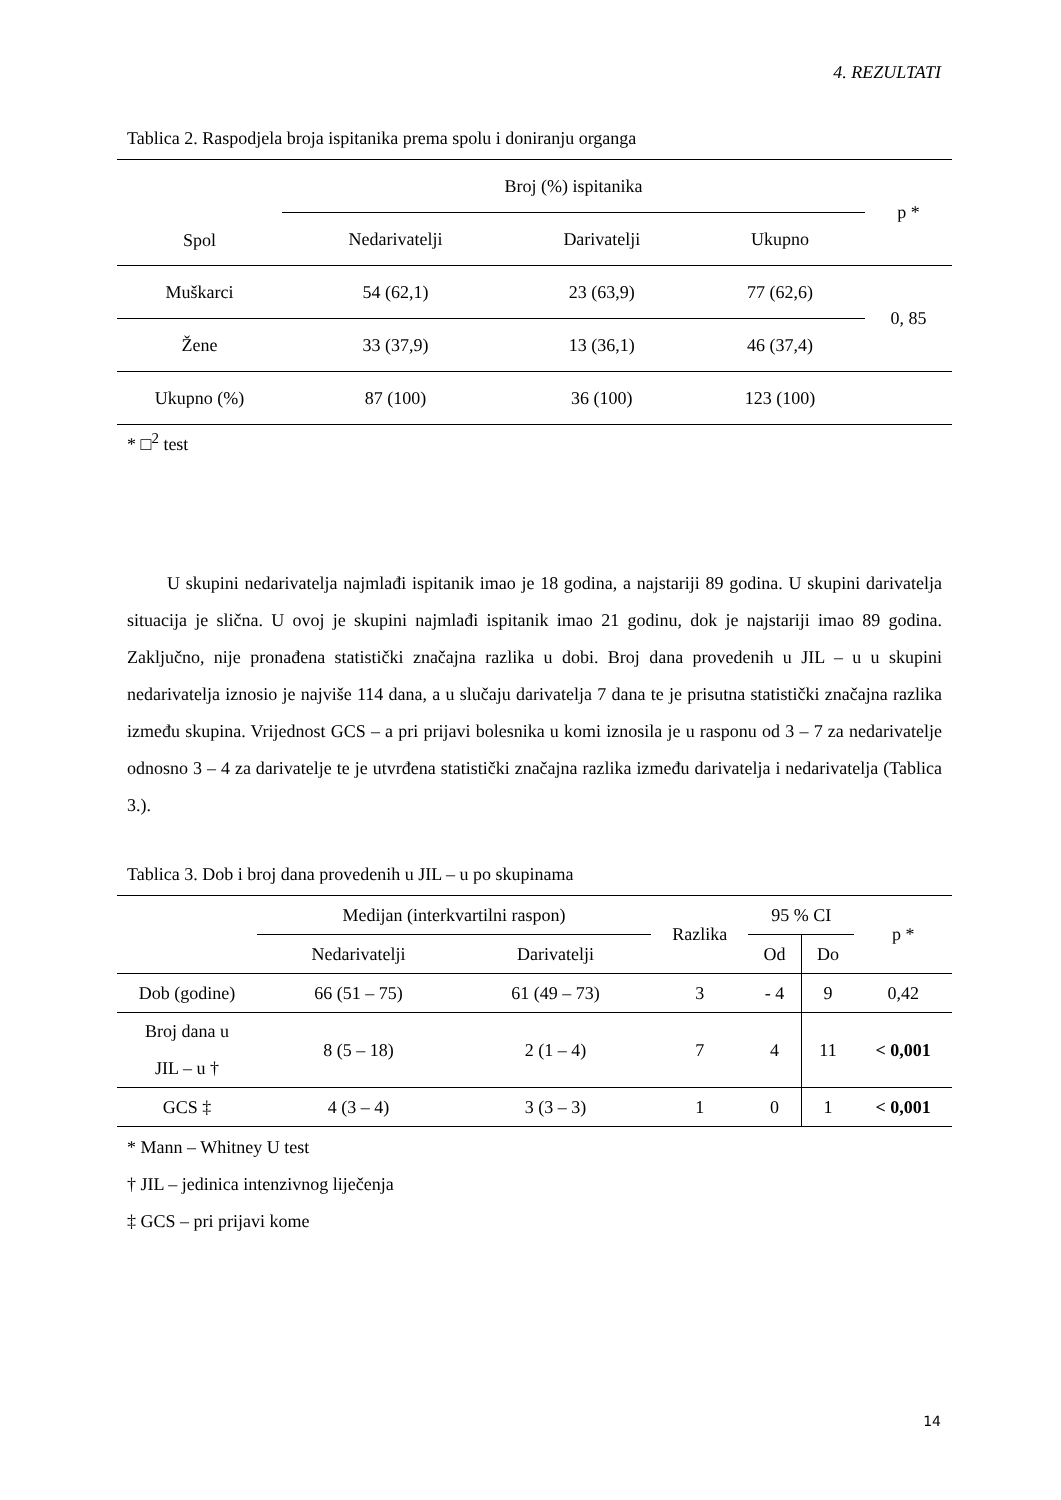4. REZULTATI
Tablica 2. Raspodjela broja ispitanika prema spolu i doniranju organga
| Spol | Broj (%) ispitanika | | | p * |
| | Nedarivatelji | Darivatelji | Ukupno | |
| Muškarci | 54 (62,1) | 23 (63,9) | 77 (62,6) | 0, 85 |
| Žene | 33 (37,9) | 13 (36,1) | 46 (37,4) | |
| Ukupno (%) | 87 (100) | 36 (100) | 123 (100) | |
* □<sup>2</sup> test
U skupini nedarivatelja najmlađi ispitanik imao je 18 godina, a najstariji 89 godina. U skupini darivatelja situacija je slična. U ovoj je skupini najmlađi ispitanik imao 21 godinu, dok je najstariji imao 89 godina. Zaključno, nije pronađena statistički značajna razlika u dobi. Broj dana provedenih u JIL – u u skupini nedarivatelja iznosio je najviše 114 dana, a u slučaju darivatelja 7 dana te je prisutna statistički značajna razlika između skupina. Vrijednost GCS – a pri prijavi bolesnika u komi iznosila je u rasponu od 3 – 7 za nedarivatelje odnosno 3 – 4 za darivatelje te je utvrđena statistički značajna razlika između darivatelja i nedarivatelja (Tablica 3.).
Tablica 3. Dob i broj dana provedenih u JIL – u po skupinama
| | Medijan (interkvartilni raspon) | | Razlika | 95 % CI | | p * |
| | Nedarivatelji | Darivatelji | | Od | Do | |
| Dob (godine) | 66 (51 – 75) | 61 (49 – 73) | 3 | - 4 | 9 | 0,42 |
| Broj dana u JIL – u † | 8 (5 – 18) | 2 (1 – 4) | 7 | 4 | 11 | < 0,001 |
| GCS ‡ | 4 (3 – 4) | 3 (3 – 3) | 1 | 0 | 1 | < 0,001 |
* Mann – Whitney U test
† JIL – jedinica intenzivnog liječenja
‡ GCS – pri prijavi kome
14